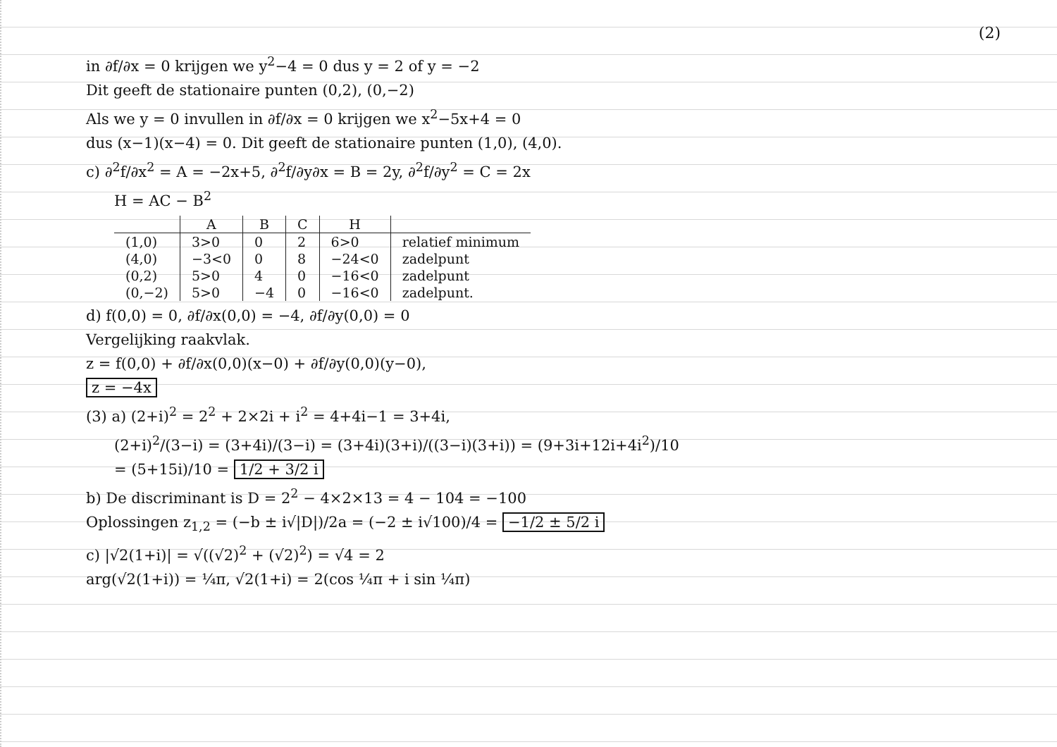(2)
in ∂f/∂x = 0 krijgen we y<sup>2</sup>−4 = 0 dus y = 2 of y = −2
Dit geeft de stationaire punten (0,2), (0,−2)
Als we y = 0 invullen in ∂f/∂x = 0 krijgen we x<sup>2</sup>−5x+4 = 0
dus (x−1)(x−4) = 0. Dit geeft de stationaire punten (1,0), (4,0).
c) ∂<sup>2</sup>f/∂x<sup>2</sup> = A = −2x+5, ∂<sup>2</sup>f/∂y∂x = B = 2y, ∂<sup>2</sup>f/∂y<sup>2</sup> = C = 2x
H = AC − B<sup>2</sup>
| | A | B | C | H | |
| --- | --- | --- | --- | --- | --- |
| (1,0) | 3>0 | 0 | 2 | 6>0 | relatief minimum |
| (4,0) | −3<0 | 0 | 8 | −24<0 | zadelpunt |
| (0,2) | 5>0 | 4 | 0 | −16<0 | zadelpunt |
| (0,−2) | 5>0 | −4 | 0 | −16<0 | zadelpunt. |
d) f(0,0) = 0, ∂f/∂x(0,0) = −4, ∂f/∂y(0,0) = 0
Vergelijking raakvlak.
z = f(0,0) + ∂f/∂x(0,0)(x−0) + ∂f/∂y(0,0)(y−0),
z = −4x
(3) a) (2+i)<sup>2</sup> = 2<sup>2</sup> + 2×2i + i<sup>2</sup> = 4+4i−1 = 3+4i,
(2+i)<sup>2</sup>/(3−i) = (3+4i)/(3−i) = (3+4i)(3+i)/((3−i)(3+i)) = (9+3i+12i+4i<sup>2</sup>)/10
= (5+15i)/10 = 1/2 + 3/2 i
b) De discriminant is D = 2<sup>2</sup> − 4×2×13 = 4 − 104 = −100
Oplossingen z<sub>1,2</sub> = (−b ± i√|D|)/2a = (−2 ± i√100)/4 = −1/2 ± 5/2 i
c) |√2(1+i)| = √((√2)<sup>2</sup> + (√2)<sup>2</sup>) = √4 = 2
arg(√2(1+i)) = ¼π, √2(1+i) = 2(cos ¼π + i sin ¼π)